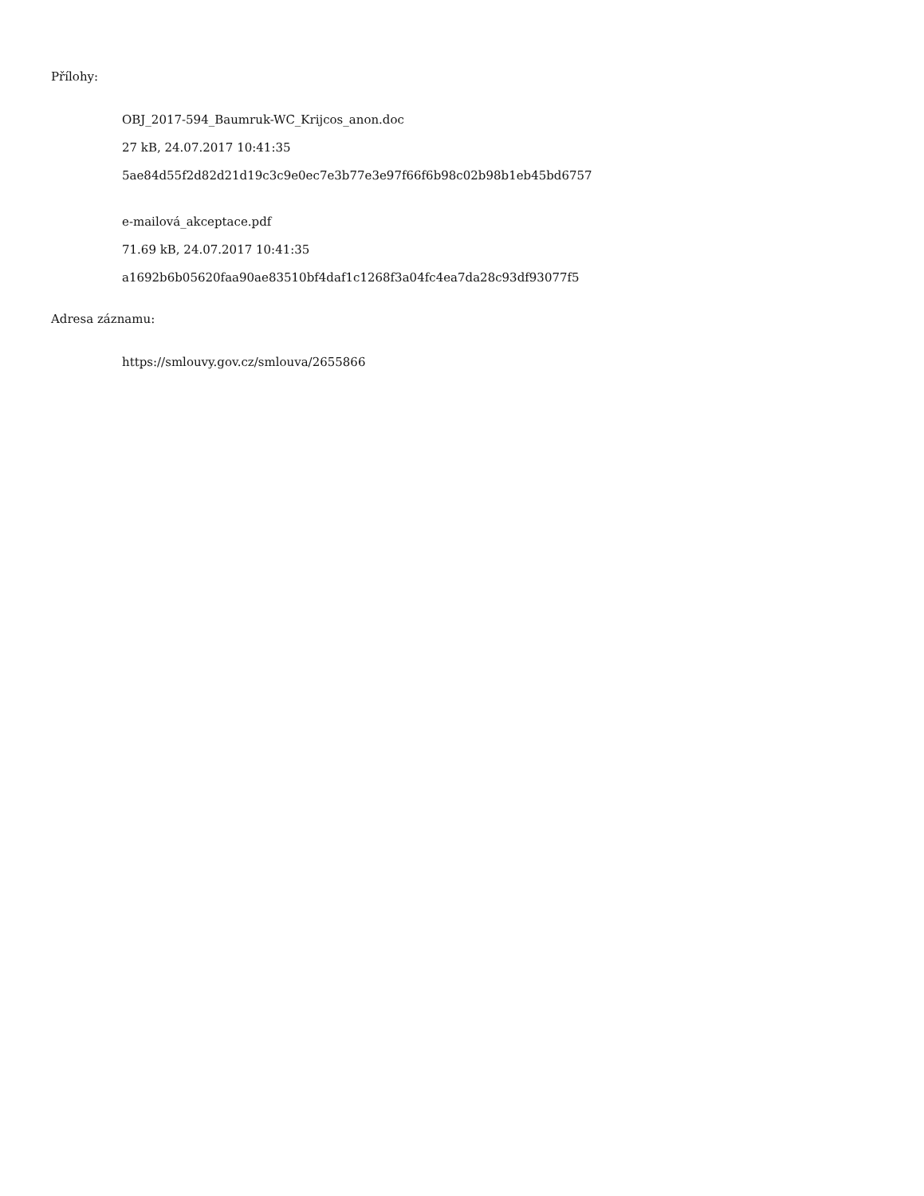Přílohy:
OBJ_2017-594_Baumruk-WC_Krijcos_anon.doc
27 kB, 24.07.2017 10:41:35
5ae84d55f2d82d21d19c3c9e0ec7e3b77e3e97f66f6b98c02b98b1eb45bd6757
e-mailová_akceptace.pdf
71.69 kB, 24.07.2017 10:41:35
a1692b6b05620faa90ae83510bf4daf1c1268f3a04fc4ea7da28c93df93077f5
Adresa záznamu:
https://smlouvy.gov.cz/smlouva/2655866